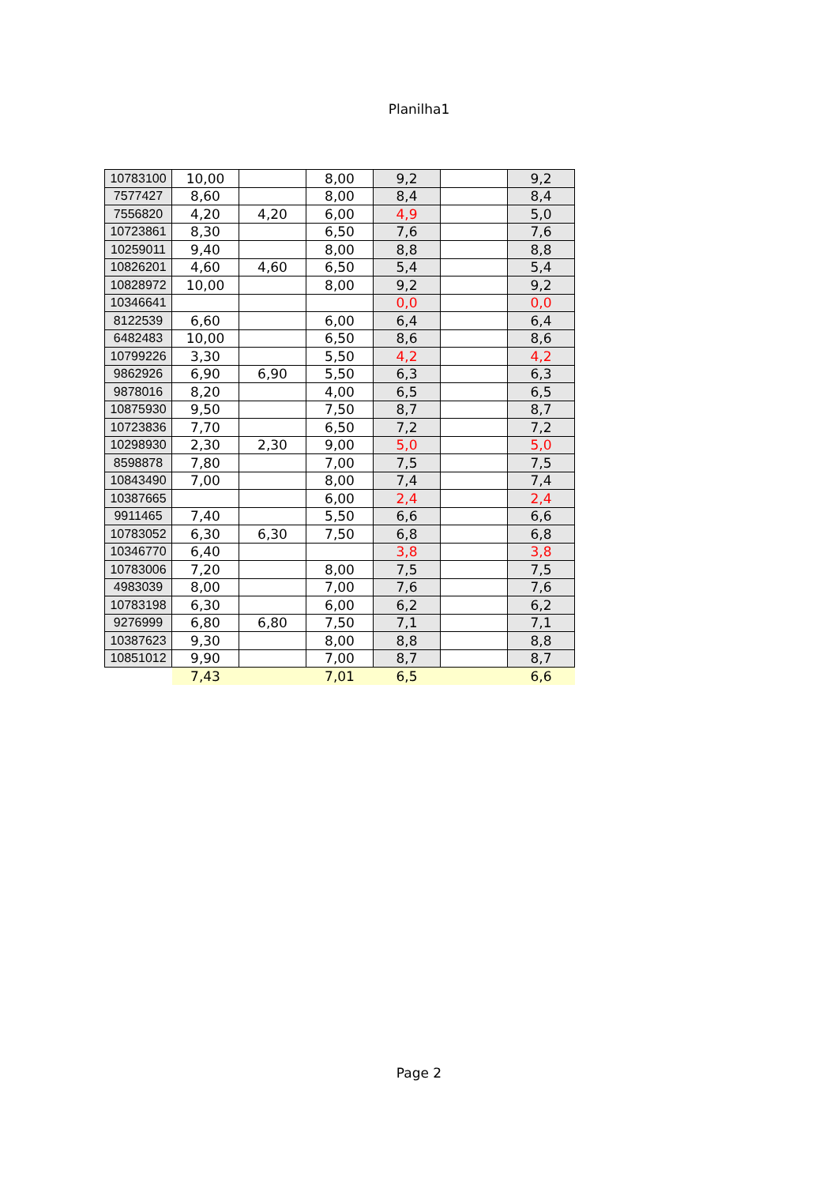Planilha1
| 10783100 | 10,00 | | 8,00 | 9,2 | | 9,2 |
| 7577427 | 8,60 | | 8,00 | 8,4 | | 8,4 |
| 7556820 | 4,20 | 4,20 | 6,00 | 4,9 | | 5,0 |
| 10723861 | 8,30 | | 6,50 | 7,6 | | 7,6 |
| 10259011 | 9,40 | | 8,00 | 8,8 | | 8,8 |
| 10826201 | 4,60 | 4,60 | 6,50 | 5,4 | | 5,4 |
| 10828972 | 10,00 | | 8,00 | 9,2 | | 9,2 |
| 10346641 | | | | 0,0 | | 0,0 |
| 8122539 | 6,60 | | 6,00 | 6,4 | | 6,4 |
| 6482483 | 10,00 | | 6,50 | 8,6 | | 8,6 |
| 10799226 | 3,30 | | 5,50 | 4,2 | | 4,2 |
| 9862926 | 6,90 | 6,90 | 5,50 | 6,3 | | 6,3 |
| 9878016 | 8,20 | | 4,00 | 6,5 | | 6,5 |
| 10875930 | 9,50 | | 7,50 | 8,7 | | 8,7 |
| 10723836 | 7,70 | | 6,50 | 7,2 | | 7,2 |
| 10298930 | 2,30 | 2,30 | 9,00 | 5,0 | | 5,0 |
| 8598878 | 7,80 | | 7,00 | 7,5 | | 7,5 |
| 10843490 | 7,00 | | 8,00 | 7,4 | | 7,4 |
| 10387665 | | | 6,00 | 2,4 | | 2,4 |
| 9911465 | 7,40 | | 5,50 | 6,6 | | 6,6 |
| 10783052 | 6,30 | 6,30 | 7,50 | 6,8 | | 6,8 |
| 10346770 | 6,40 | | | 3,8 | | 3,8 |
| 10783006 | 7,20 | | 8,00 | 7,5 | | 7,5 |
| 4983039 | 8,00 | | 7,00 | 7,6 | | 7,6 |
| 10783198 | 6,30 | | 6,00 | 6,2 | | 6,2 |
| 9276999 | 6,80 | 6,80 | 7,50 | 7,1 | | 7,1 |
| 10387623 | 9,30 | | 8,00 | 8,8 | | 8,8 |
| 10851012 | 9,90 | | 7,00 | 8,7 | | 8,7 |
| | 7,43 | | 7,01 | 6,5 | | 6,6 |
Page 2